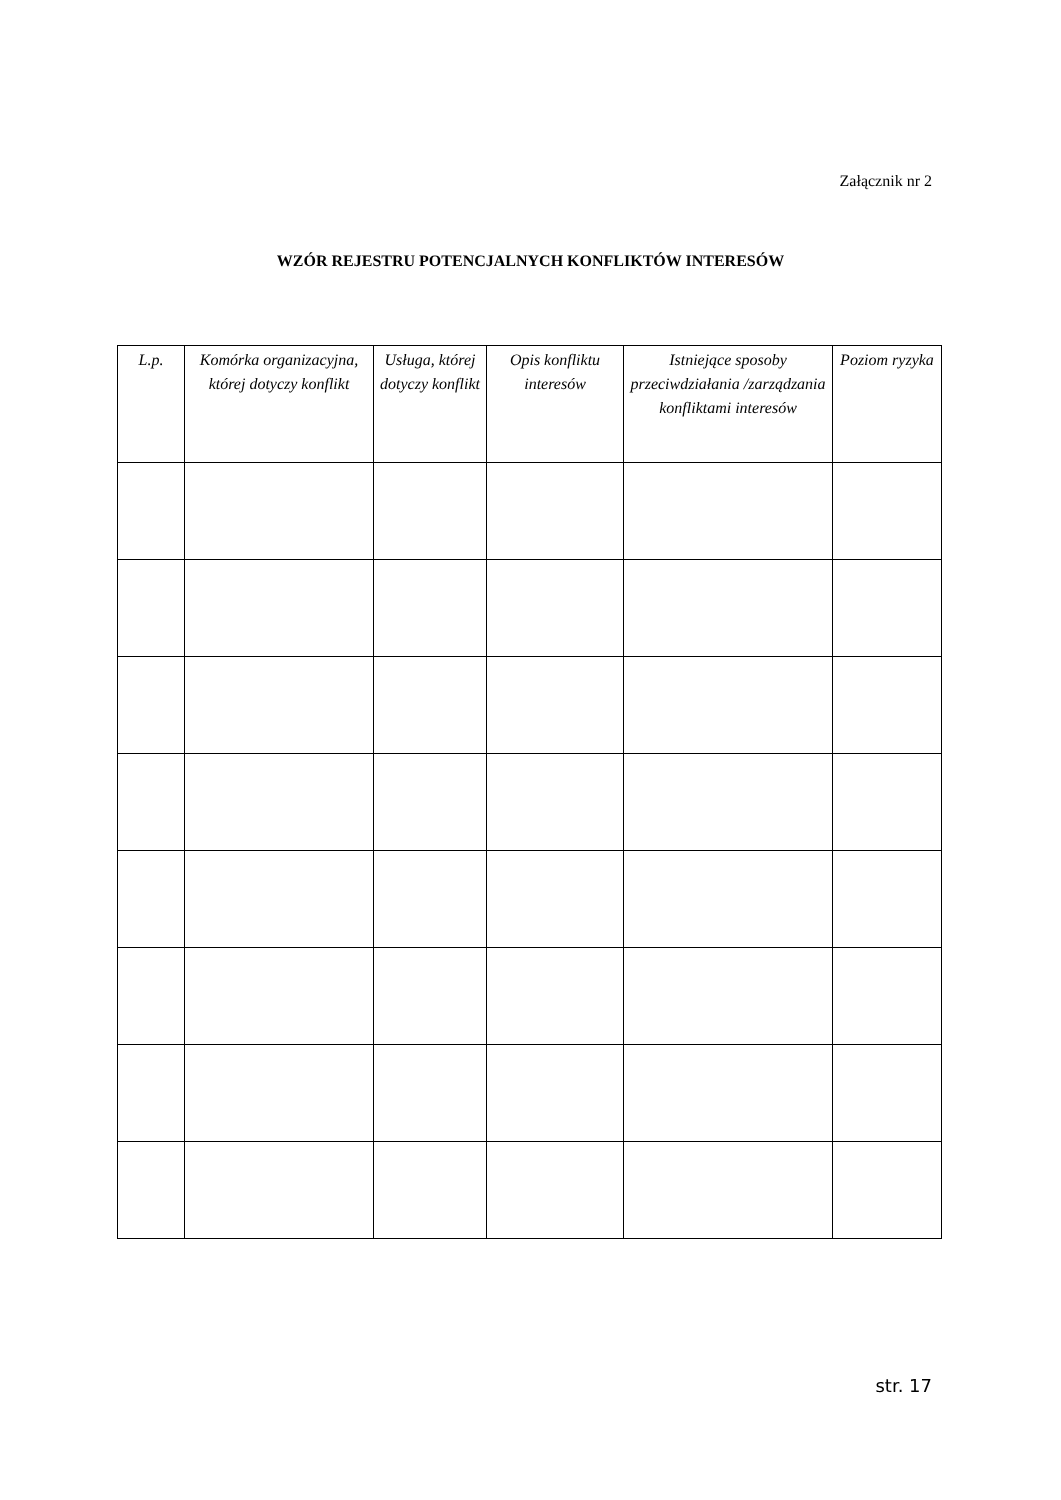Załącznik nr 2
WZÓR REJESTRU POTENCJALNYCH KONFLIKTÓW INTERESÓW
| L.p. | Komórka organizacyjna, której dotyczy konflikt | Usługa, której dotyczy konflikt | Opis konfliktu interesów | Istniejące sposoby przeciwdziałania /zarządzania konfliktami interesów | Poziom ryzyka |
| --- | --- | --- | --- | --- | --- |
str. 17